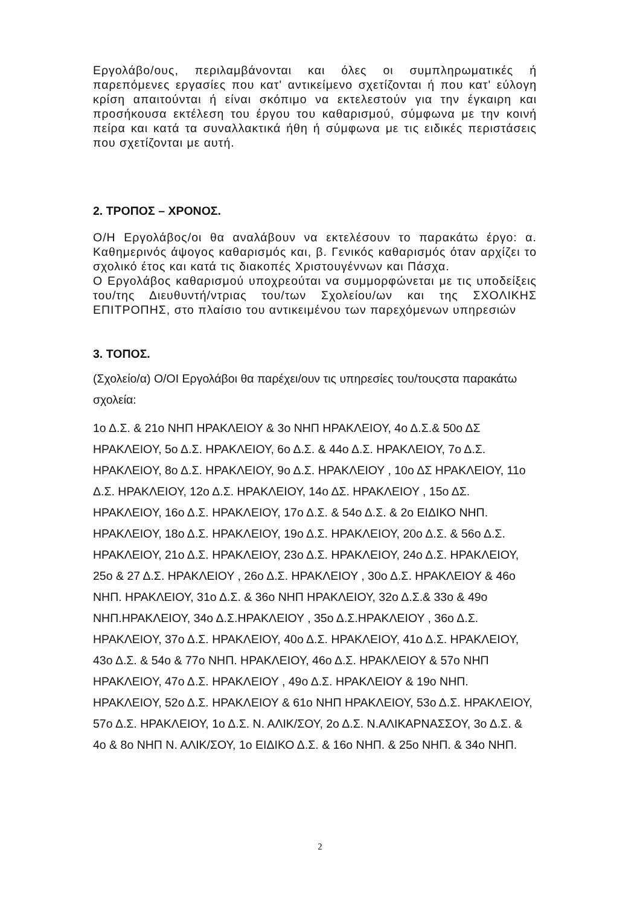Εργολάβο/ους, περιλαμβάνονται και όλες οι συμπληρωματικές ή παρεπόμενες εργασίες που κατ' αντικείμενο σχετίζονται ή που κατ' εύλογη κρίση απαιτούνται ή είναι σκόπιμο να εκτελεστούν για την έγκαιρη και προσήκουσα εκτέλεση του έργου του καθαρισμού, σύμφωνα με την κοινή πείρα και κατά τα συναλλακτικά ήθη ή σύμφωνα με τις ειδικές περιστάσεις που σχετίζονται με αυτή.
2. ΤΡΟΠΟΣ – ΧΡΟΝΟΣ.
Ο/Η Εργολάβος/οι θα αναλάβουν να εκτελέσουν το παρακάτω έργο: α. Καθημερινός άψογος καθαρισμός και, β. Γενικός καθαρισμός όταν αρχίζει το σχολικό έτος και κατά τις διακοπές Χριστουγέννων και Πάσχα.
Ο Εργολάβος καθαρισμού υποχρεούται να συμμορφώνεται με τις υποδείξεις του/της Διευθυντή/ντριας του/των Σχολείου/ων και της ΣΧΟΛΙΚΗΣ ΕΠΙΤΡΟΠΗΣ, στο πλαίσιο του αντικειμένου των παρεχόμενων υπηρεσιών
3. ΤΟΠΟΣ.
(Σχολείο/α) Ο/ΟΙ Εργολάβοι θα παρέχει/ουν τις υπηρεσίες του/τουςστα παρακάτω σχολεία:
1ο Δ.Σ. & 21ο ΝΗΠ ΗΡΑΚΛΕΙΟΥ & 3ο ΝΗΠ ΗΡΑΚΛΕΙΟΥ, 4ο Δ.Σ.& 50ο ΔΣ ΗΡΑΚΛΕΙΟΥ, 5ο Δ.Σ. ΗΡΑΚΛΕΙΟΥ, 6ο Δ.Σ. & 44ο Δ.Σ. ΗΡΑΚΛΕΙΟΥ, 7ο Δ.Σ. ΗΡΑΚΛΕΙΟΥ, 8ο Δ.Σ. ΗΡΑΚΛΕΙΟΥ, 9ο Δ.Σ. ΗΡΑΚΛΕΙΟΥ , 10ο ΔΣ ΗΡΑΚΛΕΙΟΥ, 11ο Δ.Σ. ΗΡΑΚΛΕΙΟΥ, 12ο Δ.Σ. ΗΡΑΚΛΕΙΟΥ, 14ο ΔΣ. ΗΡΑΚΛΕΙΟΥ , 15ο ΔΣ. ΗΡΑΚΛΕΙΟΥ, 16ο Δ.Σ. ΗΡΑΚΛΕΙΟΥ, 17ο Δ.Σ. & 54ο Δ.Σ. & 2ο ΕΙΔΙΚΟ ΝΗΠ. ΗΡΑΚΛΕΙΟΥ, 18ο Δ.Σ. ΗΡΑΚΛΕΙΟΥ, 19ο Δ.Σ. ΗΡΑΚΛΕΙΟΥ, 20ο Δ.Σ. & 56ο Δ.Σ. ΗΡΑΚΛΕΙΟΥ, 21ο Δ.Σ. ΗΡΑΚΛΕΙΟΥ, 23ο Δ.Σ. ΗΡΑΚΛΕΙΟΥ, 24ο Δ.Σ. ΗΡΑΚΛΕΙΟΥ, 25ο & 27 Δ.Σ. ΗΡΑΚΛΕΙΟΥ , 26ο Δ.Σ. ΗΡΑΚΛΕΙΟΥ , 30ο Δ.Σ. ΗΡΑΚΛΕΙΟΥ & 46ο ΝΗΠ. ΗΡΑΚΛΕΙΟΥ, 31ο Δ.Σ. & 36ο ΝΗΠ ΗΡΑΚΛΕΙΟΥ, 32ο Δ.Σ.& 33ο & 49ο ΝΗΠ.ΗΡΑΚΛΕΙΟΥ, 34ο Δ.Σ.ΗΡΑΚΛΕΙΟΥ , 35ο Δ.Σ.ΗΡΑΚΛΕΙΟΥ , 36ο Δ.Σ. ΗΡΑΚΛΕΙΟΥ, 37ο Δ.Σ. ΗΡΑΚΛΕΙΟΥ, 40ο Δ.Σ. ΗΡΑΚΛΕΙΟΥ, 41ο Δ.Σ. ΗΡΑΚΛΕΙΟΥ, 43ο Δ.Σ. & 54ο & 77ο ΝΗΠ. ΗΡΑΚΛΕΙΟΥ, 46ο Δ.Σ. ΗΡΑΚΛΕΙΟΥ & 57ο ΝΗΠ ΗΡΑΚΛΕΙΟΥ, 47ο Δ.Σ. ΗΡΑΚΛΕΙΟΥ , 49ο Δ.Σ. ΗΡΑΚΛΕΙΟΥ & 19ο ΝΗΠ. ΗΡΑΚΛΕΙΟΥ, 52ο Δ.Σ. ΗΡΑΚΛΕΙΟΥ & 61ο ΝΗΠ ΗΡΑΚΛΕΙΟΥ, 53ο Δ.Σ. ΗΡΑΚΛΕΙΟΥ, 57ο Δ.Σ. ΗΡΑΚΛΕΙΟΥ, 1ο Δ.Σ. Ν. ΑΛΙΚ/ΣΟΥ, 2ο Δ.Σ. Ν.ΑΛΙΚΑΡΝΑΣΣΟΥ, 3ο Δ.Σ. & 4ο & 8ο ΝΗΠ Ν. ΑΛΙΚ/ΣΟΥ, 1ο ΕΙΔΙΚΟ Δ.Σ. & 16ο ΝΗΠ. & 25ο ΝΗΠ. & 34ο ΝΗΠ.
2